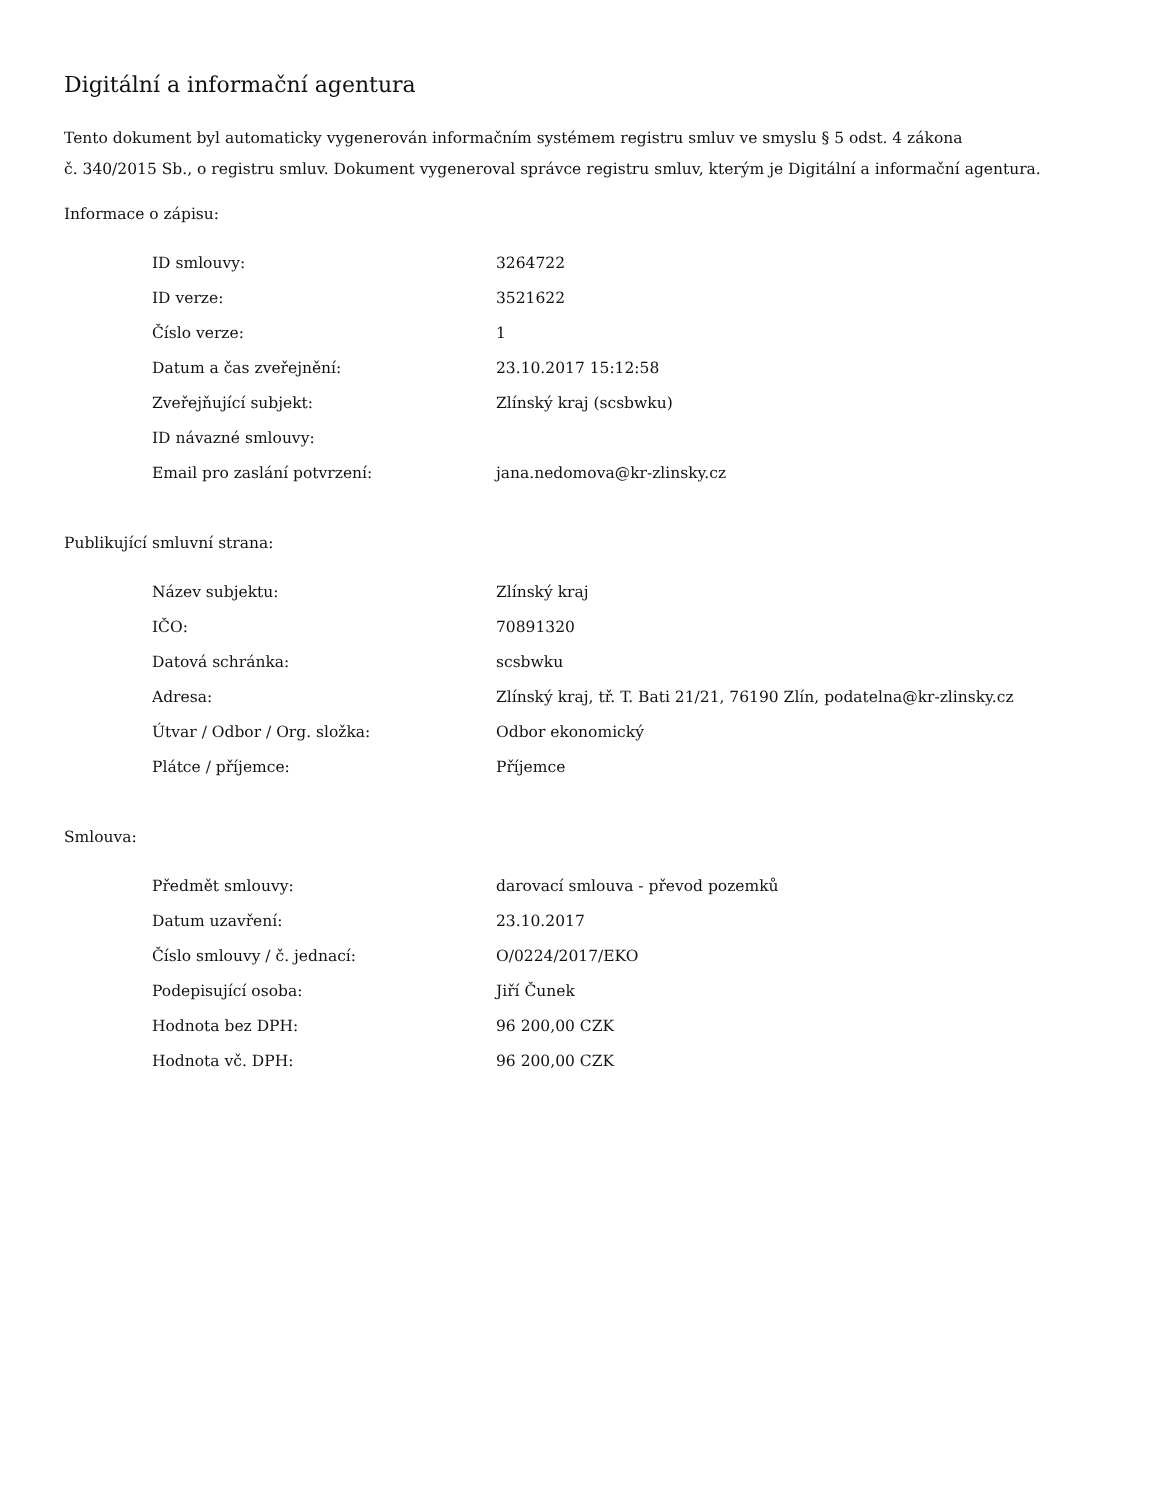Digitální a informační agentura
Tento dokument byl automaticky vygenerován informačním systémem registru smluv ve smyslu § 5 odst. 4 zákona
č. 340/2015 Sb., o registru smluv. Dokument vygeneroval správce registru smluv, kterým je Digitální a informační agentura.
Informace o zápisu:
| ID smlouvy: | 3264722 |
| ID verze: | 3521622 |
| Číslo verze: | 1 |
| Datum a čas zveřejnění: | 23.10.2017 15:12:58 |
| Zveřejňující subjekt: | Zlínský kraj (scsbwku) |
| ID návazné smlouvy: | |
| Email pro zaslání potvrzení: | jana.nedomova@kr-zlinsky.cz |
Publikující smluvní strana:
| Název subjektu: | Zlínský kraj |
| IČO: | 70891320 |
| Datová schránka: | scsbwku |
| Adresa: | Zlínský kraj, tř. T. Bati 21/21, 76190 Zlín, podatelna@kr-zlinsky.cz |
| Útvar / Odbor / Org. složka: | Odbor ekonomický |
| Plátce / příjemce: | Příjemce |
Smlouva:
| Předmět smlouvy: | darovací smlouva - převod pozemků |
| Datum uzavření: | 23.10.2017 |
| Číslo smlouvy / č. jednací: | O/0224/2017/EKO |
| Podepisující osoba: | Jiří Čunek |
| Hodnota bez DPH: | 96 200,00 CZK |
| Hodnota vč. DPH: | 96 200,00 CZK |